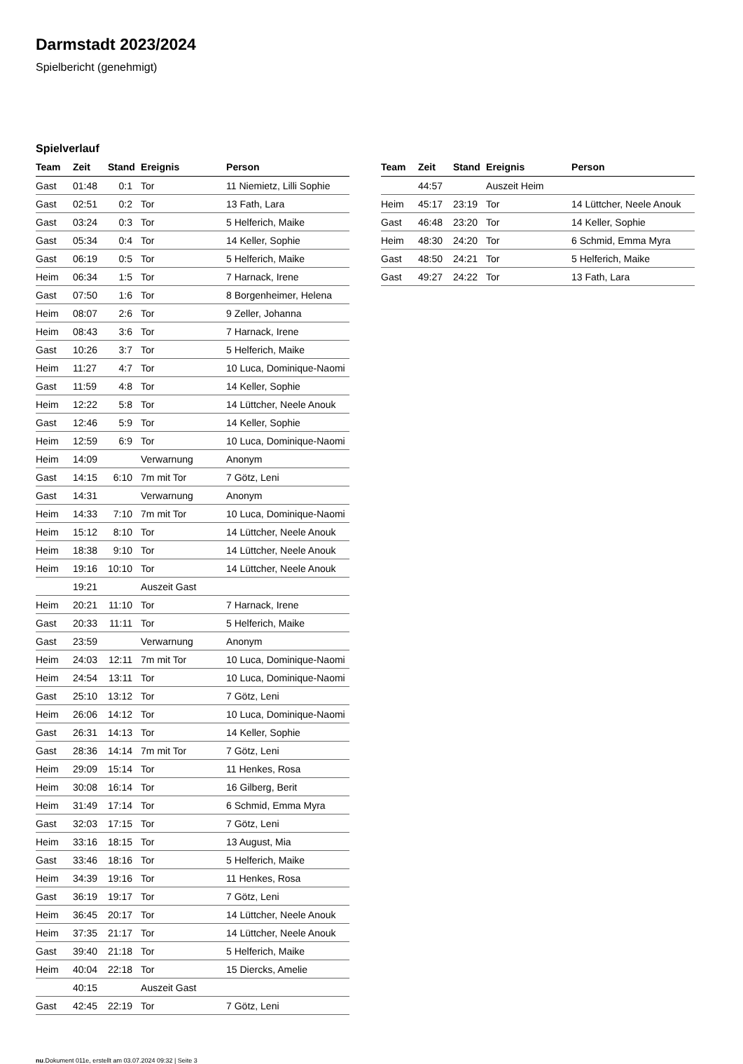Darmstadt 2023/2024
Spielbericht (genehmigt)
Spielverlauf
| Team | Zeit | Stand | Ereignis | Person |
| --- | --- | --- | --- | --- |
| Gast | 01:48 | 0:1 | Tor | 11 Niemietz, Lilli Sophie |
| Gast | 02:51 | 0:2 | Tor | 13 Fath, Lara |
| Gast | 03:24 | 0:3 | Tor | 5 Helferich, Maike |
| Gast | 05:34 | 0:4 | Tor | 14 Keller, Sophie |
| Gast | 06:19 | 0:5 | Tor | 5 Helferich, Maike |
| Heim | 06:34 | 1:5 | Tor | 7 Harnack, Irene |
| Gast | 07:50 | 1:6 | Tor | 8 Borgenheimer, Helena |
| Heim | 08:07 | 2:6 | Tor | 9 Zeller, Johanna |
| Heim | 08:43 | 3:6 | Tor | 7 Harnack, Irene |
| Gast | 10:26 | 3:7 | Tor | 5 Helferich, Maike |
| Heim | 11:27 | 4:7 | Tor | 10 Luca, Dominique-Naomi |
| Gast | 11:59 | 4:8 | Tor | 14 Keller, Sophie |
| Heim | 12:22 | 5:8 | Tor | 14 Lüttcher, Neele Anouk |
| Gast | 12:46 | 5:9 | Tor | 14 Keller, Sophie |
| Heim | 12:59 | 6:9 | Tor | 10 Luca, Dominique-Naomi |
| Heim | 14:09 | | Verwarnung | Anonym |
| Gast | 14:15 | 6:10 | 7m mit Tor | 7 Götz, Leni |
| Gast | 14:31 | | Verwarnung | Anonym |
| Heim | 14:33 | 7:10 | 7m mit Tor | 10 Luca, Dominique-Naomi |
| Heim | 15:12 | 8:10 | Tor | 14 Lüttcher, Neele Anouk |
| Heim | 18:38 | 9:10 | Tor | 14 Lüttcher, Neele Anouk |
| Heim | 19:16 | 10:10 | Tor | 14 Lüttcher, Neele Anouk |
| | 19:21 | | Auszeit Gast | |
| Heim | 20:21 | 11:10 | Tor | 7 Harnack, Irene |
| Gast | 20:33 | 11:11 | Tor | 5 Helferich, Maike |
| Gast | 23:59 | | Verwarnung | Anonym |
| Heim | 24:03 | 12:11 | 7m mit Tor | 10 Luca, Dominique-Naomi |
| Heim | 24:54 | 13:11 | Tor | 10 Luca, Dominique-Naomi |
| Gast | 25:10 | 13:12 | Tor | 7 Götz, Leni |
| Heim | 26:06 | 14:12 | Tor | 10 Luca, Dominique-Naomi |
| Gast | 26:31 | 14:13 | Tor | 14 Keller, Sophie |
| Gast | 28:36 | 14:14 | 7m mit Tor | 7 Götz, Leni |
| Heim | 29:09 | 15:14 | Tor | 11 Henkes, Rosa |
| Heim | 30:08 | 16:14 | Tor | 16 Gilberg, Berit |
| Heim | 31:49 | 17:14 | Tor | 6 Schmid, Emma Myra |
| Gast | 32:03 | 17:15 | Tor | 7 Götz, Leni |
| Heim | 33:16 | 18:15 | Tor | 13 August, Mia |
| Gast | 33:46 | 18:16 | Tor | 5 Helferich, Maike |
| Heim | 34:39 | 19:16 | Tor | 11 Henkes, Rosa |
| Gast | 36:19 | 19:17 | Tor | 7 Götz, Leni |
| Heim | 36:45 | 20:17 | Tor | 14 Lüttcher, Neele Anouk |
| Heim | 37:35 | 21:17 | Tor | 14 Lüttcher, Neele Anouk |
| Gast | 39:40 | 21:18 | Tor | 5 Helferich, Maike |
| Heim | 40:04 | 22:18 | Tor | 15 Diercks, Amelie |
| | 40:15 | | Auszeit Gast | |
| Gast | 42:45 | 22:19 | Tor | 7 Götz, Leni |
| Team | Zeit | Stand | Ereignis | Person |
| --- | --- | --- | --- | --- |
| | 44:57 | | Auszeit Heim | |
| Heim | 45:17 | 23:19 | Tor | 14 Lüttcher, Neele Anouk |
| Gast | 46:48 | 23:20 | Tor | 14 Keller, Sophie |
| Heim | 48:30 | 24:20 | Tor | 6 Schmid, Emma Myra |
| Gast | 48:50 | 24:21 | Tor | 5 Helferich, Maike |
| Gast | 49:27 | 24:22 | Tor | 13 Fath, Lara |
nu.Dokument 011e, erstellt am 03.07.2024 09:32 | Seite 3